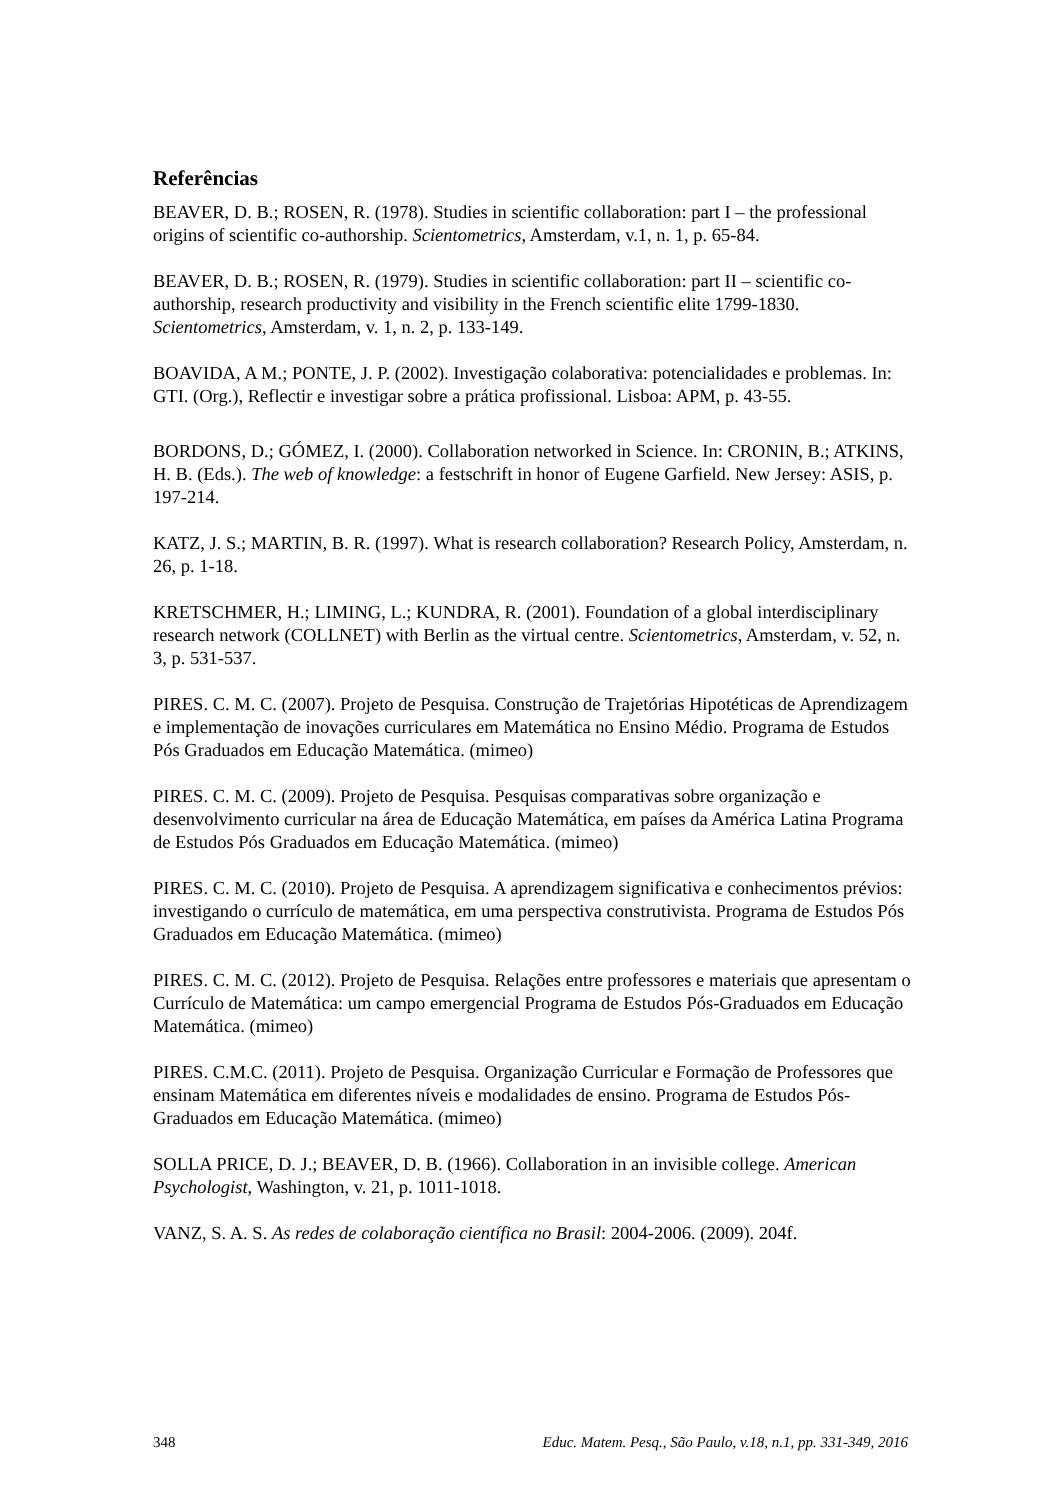Referências
BEAVER, D. B.; ROSEN, R. (1978). Studies in scientific collaboration: part I – the professional origins of scientific co-authorship. Scientometrics, Amsterdam, v.1, n. 1, p. 65-84.
BEAVER, D. B.; ROSEN, R. (1979). Studies in scientific collaboration: part II – scientific co-authorship, research productivity and visibility in the French scientific elite 1799-1830. Scientometrics, Amsterdam, v. 1, n. 2, p. 133-149.
BOAVIDA, A M.; PONTE, J. P. (2002). Investigação colaborativa: potencialidades e problemas. In: GTI. (Org.), Reflectir e investigar sobre a prática profissional. Lisboa: APM, p. 43-55.
BORDONS, D.; GÓMEZ, I. (2000). Collaboration networked in Science. In: CRONIN, B.; ATKINS, H. B. (Eds.). The web of knowledge: a festschrift in honor of Eugene Garfield. New Jersey: ASIS, p. 197-214.
KATZ, J. S.; MARTIN, B. R. (1997). What is research collaboration? Research Policy, Amsterdam, n. 26, p. 1-18.
KRETSCHMER, H.; LIMING, L.; KUNDRA, R. (2001). Foundation of a global interdisciplinary research network (COLLNET) with Berlin as the virtual centre. Scientometrics, Amsterdam, v. 52, n. 3, p. 531-537.
PIRES. C. M. C. (2007). Projeto de Pesquisa. Construção de Trajetórias Hipotéticas de Aprendizagem e implementação de inovações curriculares em Matemática no Ensino Médio. Programa de Estudos Pós Graduados em Educação Matemática. (mimeo)
PIRES. C. M. C. (2009). Projeto de Pesquisa. Pesquisas comparativas sobre organização e desenvolvimento curricular na área de Educação Matemática, em países da América Latina Programa de Estudos Pós Graduados em Educação Matemática. (mimeo)
PIRES. C. M. C. (2010). Projeto de Pesquisa. A aprendizagem significativa e conhecimentos prévios: investigando o currículo de matemática, em uma perspectiva construtivista. Programa de Estudos Pós Graduados em Educação Matemática. (mimeo)
PIRES. C. M. C. (2012). Projeto de Pesquisa. Relações entre professores e materiais que apresentam o Currículo de Matemática: um campo emergencial Programa de Estudos Pós-Graduados em Educação Matemática. (mimeo)
PIRES. C.M.C. (2011). Projeto de Pesquisa. Organização Curricular e Formação de Professores que ensinam Matemática em diferentes níveis e modalidades de ensino. Programa de Estudos Pós-Graduados em Educação Matemática. (mimeo)
SOLLA PRICE, D. J.; BEAVER, D. B. (1966). Collaboration in an invisible college. American Psychologist, Washington, v. 21, p. 1011-1018.
VANZ, S. A. S. As redes de colaboração científica no Brasil: 2004-2006. (2009). 204f.
348 Educ. Matem. Pesq., São Paulo, v.18, n.1, pp. 331-349, 2016